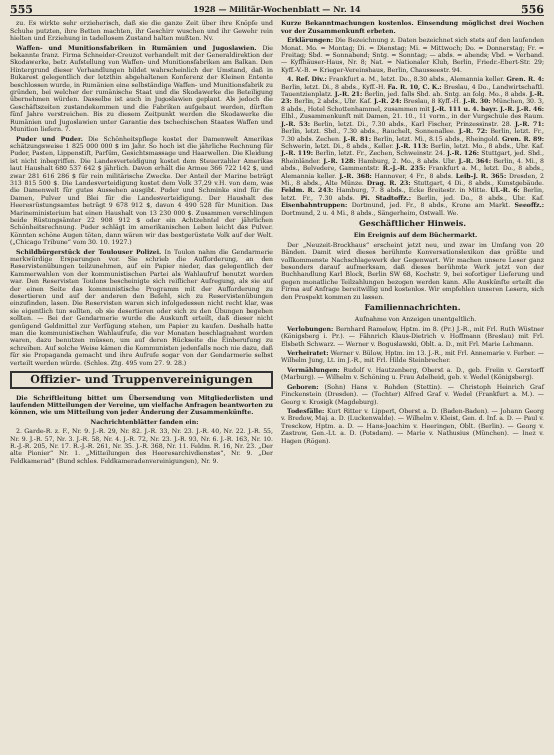555 1928 — Militär-Wochenblatt — Nr. 14 556
zu. Es wirkte sehr erzieherisch, daß sie die ganze Zeit über ihre Knöpfe und Schuhe putzten, ihre Betten machten, ihr Geschirr wuschen und ihr Gewehr rein hielten und Erziehung in tadellosem Zustand halten mußten. Nv.
Waffen- und Munitionsfabriken in Rumänien und Jugoslawien. Die bekannte franz. Firma Schneider-Creuzot verhandelt mit der Generaldirektion der Skodawerke, betr. Aufstellung von Waffen- und Munitionsfabriken am Balkan. Den Hintergrund dieser Verhandlungen bildet wahrscheinlich der Umstand, daß in Bukarest gelegentlich der letzthin abgehaltenen Konferenz der Kleinen Entente beschlossen wurde, in Rumänien eine selbständige Waffen- und Munitionsfabrik zu gründen, bei welcher der rumänische Staat und die Skodawerke die Beteiligung übernehmen würden. Dasselbe ist auch in Jugoslawien geplant. Als jedoch die Geschäftszeiten zustandekommen und die Fabriken aufgebaut werden, dürften fünf Jahre verstreichen. Bis zu diesem Zeitpunkt werden die Skodawerke die Rumänien und Jugoslawien unter Garantie des tschechischen Staates Waffen und Munition liefern. 7.
Puder und Puder. Die Schönheitspflege kostet der Damenwelt Amerikas schätzungsweise 1 825 000 000 $ im Jahr. So hoch ist die jährliche Rechnung für Puder, Pasten, Lippenstift, Parfüm, Gesichtsmassage und Haarwellen. Die Kleidung ist nicht inbegriffen. Die Landesverteidigung kostet dem Steuerzahler Amerikas laut Haushalt 680 537 642 $ jährlich. Davon erhält die Armee 366 722 142 $, und zwar 281 616 286 $ für rein militärische Zwecke. Der Anteil der Marine beträgt 313 815 500 $. Die Landesverteidigung kostet dem Volk 37,29 v.H. von dem, was die Damenwelt für gutes Aussehen ausgibt. Puder und Schminke sind für die Damen, Pulver und Blei für die Landesverteidigung. Der Haushalt des Heeresrüstungsamtes beträgt 9 678 912 $, davon 4 490 528 für Munition. Das Marineministerium hat einen Haushalt von 13 230 000 $. Zusammen verschlingen beide Rüstungsämter 22 908 912 $ oder ein Achtzehntel der jährlichen Schönheitsrechnung. Puder schlägt im amerikanischen Leben leicht das Pulver. Könnten schöne Augen töten, dann wären wir das bestgerüstete Volk auf der Welt. („Chicago Tribune“ vom 30. 10. 1927.)
Schildbürgerstück der Toulouser Polizei. In Toulon nahm die Gendarmerie merkwürdige Ersparungen vor. Sie schrieb die Aufforderung, an den Reservistenübungen teilzunehmen, auf ein Papier nieder, das gelegentlich der Kammerwahlen von der kommunistischen Partei als Wahlaufruf benutzt worden war. Den Reservisten Toulons bescheinigte sich reiflicher Aufregung, als sie auf der einen Seite das kommunistische Programm mit der Aufforderung zu desertieren und auf der anderen den Befehl, sich zu Reservistenübungen einzufinden, lasen. Die Reservisten waren sich infolgedessen nicht recht klar, was sie eigentlich tun sollten, ob sie desertieren oder sich zu den Übungen begeben sollten. — Bei der Gendarmerie wurde die Auskunft erteilt, daß dieser nicht genügend Geldmittel zur Verfügung stehen, um Papier zu kaufen. Deshalb hatte man die kommunistischen Wahlaufrufe, die vor Monaten beschlagnahmt worden waren, dazu benutzen müssen, um auf deren Rückseite die Einberufung zu schreiben. Auf solche Weise kämen die Kommunisten jedenfalls noch nie dazu, daß für sie Propaganda gemacht und ihre Aufrufe sogar von der Gendarmerie selbst verteilt werden würde. (Schles. Ztg. 495 vom 27. 9. 28.)
Offizier- und Truppenvereinigungen
Die Schriftleitung bittet um Übersendung von Mitgliederlisten und laufenden Mitteilungen der Vereine, um vielfache Anfragen beantworten zu können, wie um Mitteilung von jeder Änderung der Zusammenkünfte.
Nachrichtenblätter fanden ein:
2. Garde-R. z. F., Nr. 9. J.-R. 29, Nr. 82. J.-R. 33, Nr. 23. J.-R. 40, Nr. 22. J.-R. 55, Nr. 9. J.-R. 57, Nr. 3. J.-R. 58, Nr. 4. J.-R. 72, Nr. 23. J.-R. 93, Nr. 6. J.-R. 163, Nr. 10. R.-J.-R. 205, Nr. 17. R.-J.-R. 261, Nr. 35. J.-R. 368, Nr. 11. Feldm. R. 16, Nr. 23. „Der alte Pionier“ Nr. 1. „Mitteilungen des Heeresarchivdienstes“, Nr. 9. „Der Feldkamerad“ (Bund schles. Feldkameradenvereinigungen), Nr. 9.
Kurze Bekanntmachungen kostenlos. Einsendung möglichst drei Wochen vor der Zusammenkunft erbeten.
Erklärungen: Die Bezeichnung z. Daten bezeichnet sich stets auf den laufenden Monat. Mo. = Montag; Di. = Dienstag; Mi. = Mittwoch; Do. = Donnerstag; Fr. = Freitag; Sbd. = Sonnabend; Sntg. = Sonntag; — abds. = abends; Vbd. = Verband. — Kyffhäuser-Haus, Nr. 8; Nat. = Nationaler Klub, Berlin, Friedr.-Ebert-Str. 29; Kyff.-V.-B. = Krieger-Vereinshaus, Berlin, Chausseestr. 94.
4. Ref. Div.: Frankfurt a. M., letzt. Do., 8.30 abds., Alemannia keller. Gren. R. 4: Berlin, letzt. Di., 8 abds., Kyff.-H. Fa. R. 10, C. K.: Breslau, 4 Do., Landwirtschaftl. Tauentzienplatz. J.-R. 21: Berlin, jed. falls Sbd. ab. Sntg. an folg. Mo., 8 abds. J.-R. 23: Berlin, 2 abds., Ubr. Kaf. J.-R. 24: Breslau, 8 Kyff.-H. J.-R. 30: München, 30. 3, 8 abds., Hotel Schottenhammel, zusammen mit J.-R. 111 u. 4. bayr. J.-R. J.-R. 46: Elbl., Zusammenkunft mit Damen, 21. 10., 11 vorm., in der Vurgschule des Raum. J.-R. 53: Berlin, letzt. Di., 7.30 abds., Karl Fischer, Prinzessinstr. 28. J.-R. 71: Berlin, letzt. Sbd., 7.30 abds., Rauchelt, Sonnenallee. J.-R. 72: Berlin, letzt. Fr., 7.30 abds. Zechen. J.-R. 81: Berlin, letzt. Mi., 8.15 abds., Rheingold. Gren. R. 89: Schwerin, letzt. Di., 8 abds., Keller. J.-R. 113: Berlin, letzt. Mo., 8 abds., Ubr. Kaf. J.-R. 119: Berlin, letzt. Fr., Zechen, Schweinstr. 24. J.-R. 126: Stuttgart, jed. Sbd., Rheinländer. J.-R. 128: Hamburg, 2. Mo., 8 abds. Ubr. J.-R. 364: Berlin, 4. Mi., 8 abds., Belvedere, Gammentstr. R.-J.-R. 235: Frankfurt a. M., letzt. Do., 8 abds., Alemannia keller. J.-R. 368: Hannover, 4 Fr., 8 abds. Leib-J. R. 365: Dresden, 2 Mi., 8 abds., Alte Münze. Drag. R. 23: Stuttgart, 4 Di., 8 abds., Kunstgebäude. Feldm. R. 243: Hamburg, 7. 8 abds., Ecke Breitestr. in Mitte. Ul.-R. 6: Berlin, letzt. Fr., 7.30 abds. Pi. Stadtoffz.: Berlin, jed. Do., 8 abds., Ubr. Kaf. Eisenbahntruppen: Dortmund, jed. Fr., 8 abds., Krone am Markt. Seeoffz.: Dortmund, 2 u. 4 Mi., 8 abds., Sängerheim, Ostwall. We.
Geschäftlicher Hinweis.
Ein Ereignis auf dem Büchermarkt.
Der „Neuzeit-Brockhaus“ erscheint jetzt neu, und zwar im Umfang von 20 Bänden. Damit wird dieses berühmte Konversationslexikon das größte und vollkommenste Nachschlagewerk der Gegenwart. Wir machen unsere Leser ganz besonders darauf aufmerksam, daß dieses berühmte Werk jetzt von der Buchhandlung Karl Block, Berlin SW 68, Kochstr. 9, bei sofortiger Lieferung und gegen monatliche Teilzahlungen bezogen werden kann. Alle Auskünfte erteilt die Firma auf Anfrage bereitwillig und kostenlos. Wir empfehlen unseren Lesern, sich den Prospekt kommen zu lassen.
Familiennachrichten.
Aufnahme von Anzeigen unentgeltlich.
Verlobungen: Bernhard Ramelow, Hptm. im 8. (Pr.) J.-R., mit Frl. Ruth Wüstner (Königsberg i. Pr.). — Fähnrich Klaus-Dietrich v. Hoffmann (Breslau) mit Frl. Elsbeth Schwarz. — Werner v. Boguslawski, Oblt. a. D., mit Frl. Marie Lehmann.
Verheiratet: Werner v. Bülow, Hptm. im 13. J.-R., mit Frl. Annemarie v. Ferber. — Wilhelm Jung, Lt. im J.-R., mit Frl. Hilde Steinbrecher.
Vermählungen: Rudolf v. Hautzenberg, Oberst a. D., geb. Freiin v. Gerstorff (Marburg). — Wilhelm v. Schöning u. Frau Adelheid, geb. v. Wedel (Königsberg).
Geboren: (Sohn) Hans v. Rohden (Stettin). — Christoph Heinrich Graf Finckenstein (Dresden). — (Tochter) Alfred Graf v. Wedel (Frankfurt a. M.). — Georg v. Krosigk (Magdeburg).
Todesfälle: Kurt Ritter v. Lippert, Oberst a. D. (Baden-Baden). — Johann Georg v. Bredow, Maj. a. D. (Luckenwalde). — Wilhelm v. Kleist, Gen. d. Inf. a. D. — Paul v. Tresckow, Hptm. a. D. — Hans-Joachim v. Heeringen, Oblt. (Berlin). — Georg v. Zastrow, Gen.-Lt. a. D. (Potsdam). — Marie v. Nathusius (München). — Inez v. Hagen (Rögen).